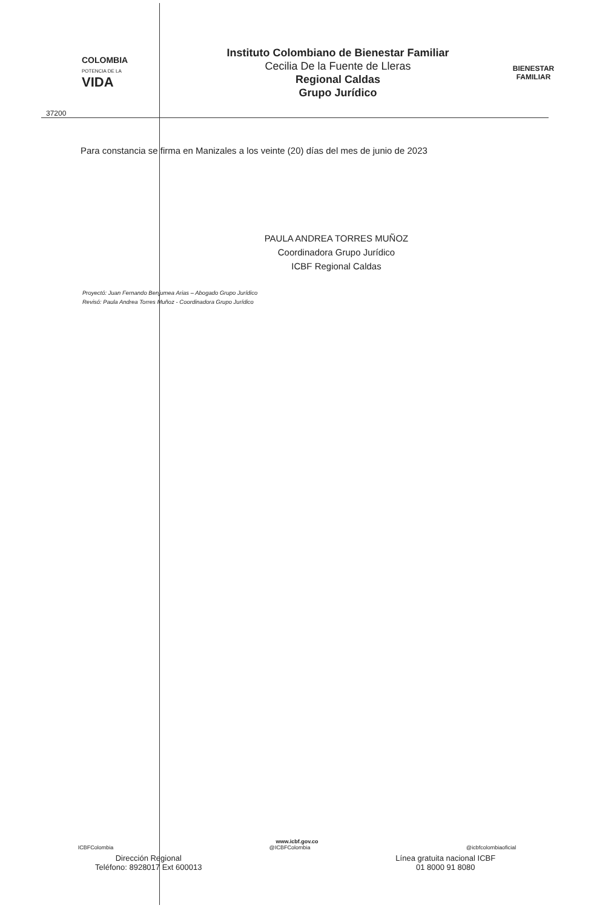COLOMBIA
POTENCIA DE LA
VIDA
Instituto Colombiano de Bienestar Familiar
Cecilia De la Fuente de Lleras
Regional Caldas
Grupo Jurídico
BIENESTAR
FAMILIAR
37200
Para constancia se firma en Manizales a los veinte (20) días del mes de junio de 2023
PAULA ANDREA TORRES MUÑOZ
Coordinadora Grupo Jurídico
ICBF Regional Caldas
Proyectó: Juan Fernando Benjumea Arias – Abogado Grupo Jurídico
Revisó: Paula Andrea Torres Muñoz - Coordinadora Grupo Jurídico
www.icbf.gov.co
ICBFColombia @ICBFColombia @icbfcolombiaoficial
Dirección Regional
Teléfono: 8928017 Ext 600013
Línea gratuita nacional ICBF
01 8000 91 8080